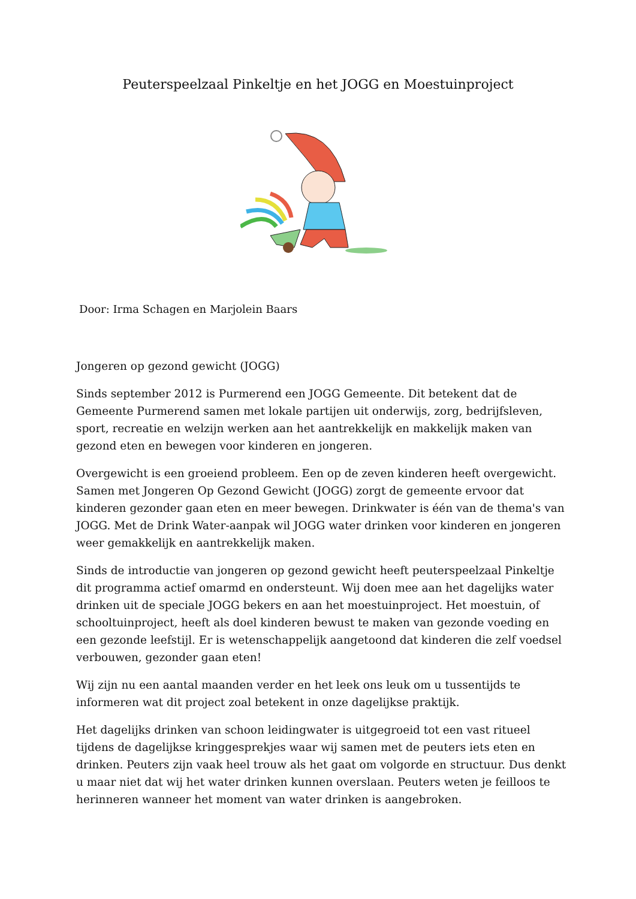Peuterspeelzaal Pinkeltje en het JOGG en Moestuinproject
Door: Irma Schagen en Marjolein Baars
Jongeren op gezond gewicht (JOGG)
Sinds september 2012 is Purmerend een JOGG Gemeente. Dit betekent dat de Gemeente Purmerend samen met lokale partijen uit onderwijs, zorg, bedrijfsleven, sport, recreatie en welzijn werken aan het aantrekkelijk en makkelijk maken van gezond eten en bewegen voor kinderen en jongeren.
Overgewicht is een groeiend probleem. Een op de zeven kinderen heeft overgewicht. Samen met Jongeren Op Gezond Gewicht (JOGG) zorgt de gemeente ervoor dat kinderen gezonder gaan eten en meer bewegen. Drinkwater is één van de thema's van JOGG. Met de Drink Water-aanpak wil JOGG water drinken voor kinderen en jongeren weer gemakkelijk en aantrekkelijk maken.
Sinds de introductie van jongeren op gezond gewicht heeft peuterspeelzaal Pinkeltje dit programma actief omarmd en ondersteunt. Wij doen mee aan het dagelijks water drinken uit de speciale JOGG bekers en aan het moestuinproject. Het moestuin, of schooltuinproject, heeft als doel kinderen bewust te maken van gezonde voeding en een gezonde leefstijl. Er is wetenschappelijk aangetoond dat kinderen die zelf voedsel verbouwen, gezonder gaan eten!
Wij zijn nu een aantal maanden verder en het leek ons leuk om u tussentijds te informeren wat dit project zoal betekent in onze dagelijkse praktijk.
Het dagelijks drinken van schoon leidingwater is uitgegroeid tot een vast ritueel tijdens de dagelijkse kringgesprekjes waar wij samen met de peuters iets eten en drinken. Peuters zijn vaak heel trouw als het gaat om volgorde en structuur. Dus denkt u maar niet dat wij het water drinken kunnen overslaan. Peuters weten je feilloos te herinneren wanneer het moment van water drinken is aangebroken.